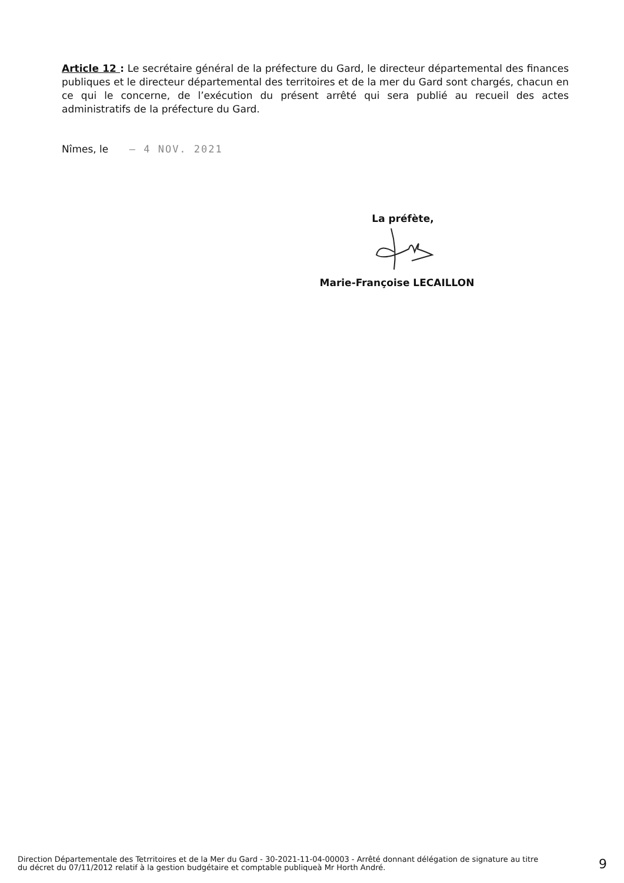Article 12 : Le secrétaire général de la préfecture du Gard, le directeur départemental des finances publiques et le directeur départemental des territoires et de la mer du Gard sont chargés, chacun en ce qui le concerne, de l’exécution du présent arrêté qui sera publié au recueil des actes administratifs de la préfecture du Gard.
Nîmes, le – 4 NOV. 2021
La préfète,
Marie-Françoise LECAILLON
Direction Départementale des Tetrritoires et de la Mer du Gard - 30-2021-11-04-00003 - Arrêté donnant délégation de signature au titre du décret du 07/11/2012 relatif à la gestion budgétaire et comptable publiqueà Mr Horth André.
9